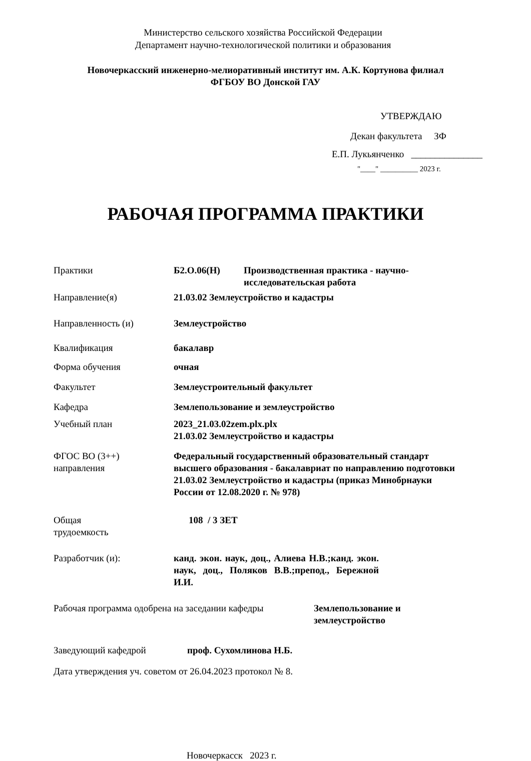Министерство сельского хозяйства Российской Федерации
Департамент научно-технологической политики и образования
Новочеркасский инженерно-мелиоративный институт им. А.К. Кортунова филиал
ФГБОУ ВО Донской ГАУ
УТВЕРЖДАЮ
Декан факультета ЗФ
Е.П. Лукьянченко _______________
"____" __________ 2023 г.
РАБОЧАЯ ПРОГРАММА ПРАКТИКИ
Практики Б2.О.06(Н) Производственная практика - научно-
исследовательская работа
Направление(я) 21.03.02 Землеустройство и кадастры
Направленность (и) Землеустройство
Квалификация бакалавр
Форма обучения очная
Факультет Землеустроительный факультет
Кафедра Землепользование и землеустройство
Учебный план 2023_21.03.02zem.plx.plx
21.03.02 Землеустройство и кадастры
ФГОС ВО (3++)
направления
Федеральный государственный образовательный стандарт высшего образования - бакалавриат по направлению подготовки 21.03.02 Землеустройство и кадастры (приказ Минобрнауки России от 12.08.2020 г. № 978)
Общая
трудоемкость
108 / 3 ЗЕТ
Разработчик (и): канд. экон. наук, доц., Алиева Н.В.;канд. экон. наук, доц., Поляков В.В.;препод., Бережной И.И.
Рабочая программа одобрена на заседании кафедры
Землепользование и
землеустройство
Заведующий кафедрой проф. Сухомлинова Н.Б.
Дата утверждения уч. советом от 26.04.2023 протокол № 8.
Новочеркасск 2023 г.